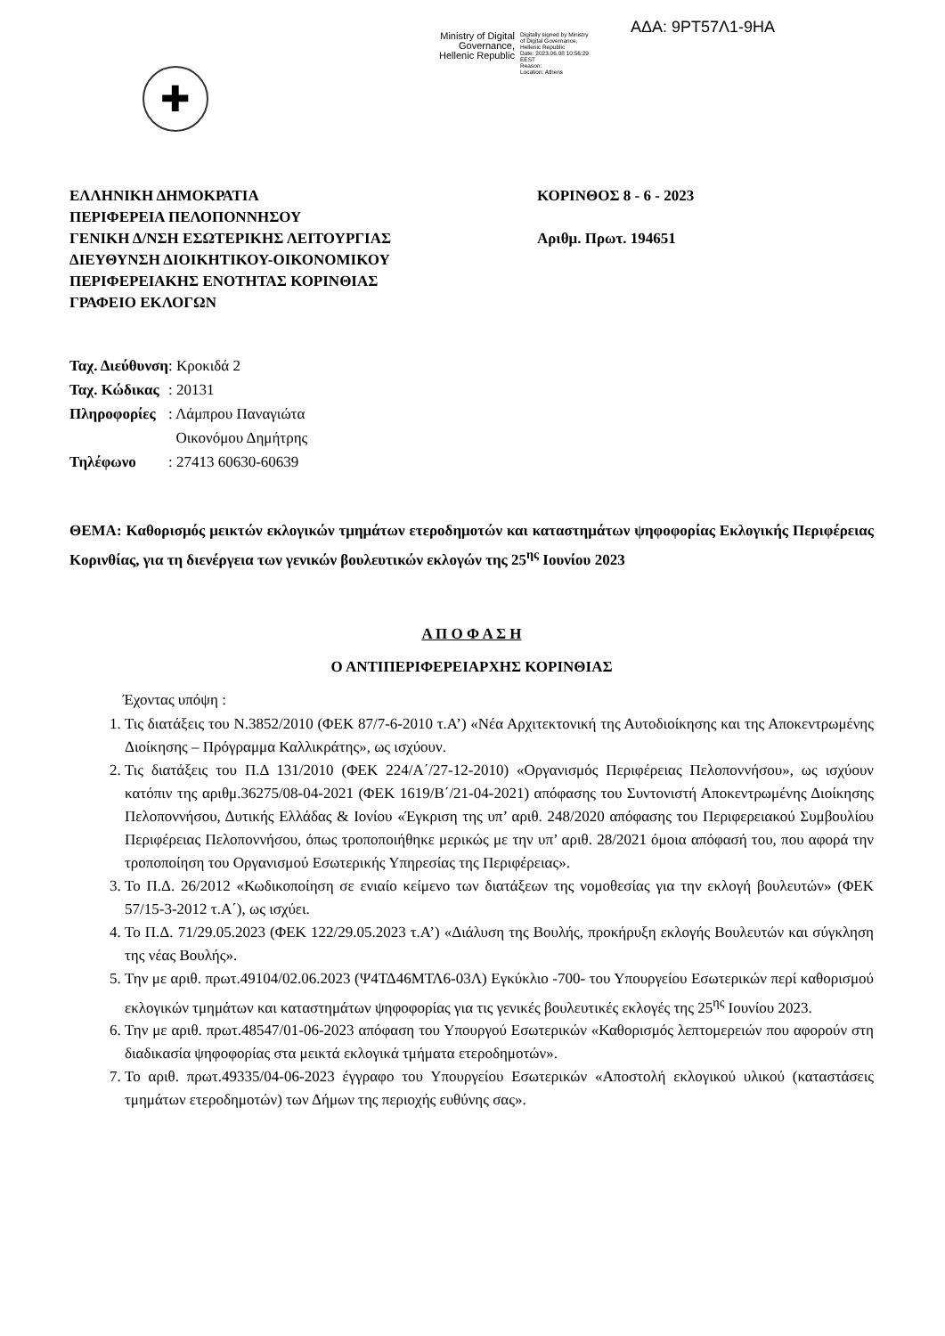ΑΔΑ: 9ΡΤ57Λ1-9ΗΑ
Ministry of Digital
Governance,
Hellenic Republic
Digitally signed by Ministry
of Digital Governance,
Hellenic Republic
Date: 2023.06.08 10:56:29
EEST
Reason:
Location: Athens
✚
ΕΛΛΗΝΙΚΗ ΔΗΜΟΚΡΑΤΙΑ
ΠΕΡΙΦΕΡΕΙΑ ΠΕΛΟΠΟΝΝΗΣΟΥ
ΓΕΝΙΚΗ Δ/ΝΣΗ ΕΣΩΤΕΡΙΚΗΣ ΛΕΙΤΟΥΡΓΙΑΣ
ΔΙΕΥΘΥΝΣΗ ΔΙΟΙΚΗΤΙΚΟΥ-ΟΙΚΟΝΟΜΙΚΟΥ
ΠΕΡΙΦΕΡΕΙΑΚΗΣ ΕΝΟΤΗΤΑΣ ΚΟΡΙΝΘΙΑΣ
ΓΡΑΦΕΙΟ ΕΚΛΟΓΩΝ
ΚΟΡΙΝΘΟΣ 8 - 6 - 2023
Αριθμ. Πρωτ. 194651
| Ταχ. Διεύθυνση | : Κροκιδά 2 |
| Ταχ. Κώδικας | : 20131 |
| Πληροφορίες | : Λάμπρου Παναγιώτα Οικονόμου Δημήτρης |
| Τηλέφωνο | : 27413 60630-60639 |
ΘΕΜΑ: Καθορισμός μεικτών εκλογικών τμημάτων ετεροδημοτών και καταστημάτων ψηφοφορίας Εκλογικής Περιφέρειας Κορινθίας, για τη διενέργεια των γενικών βουλευτικών εκλογών της 25<sup>ης</sup> Ιουνίου 2023
Α Π Ο Φ Α Σ Η
Ο ΑΝΤΙΠΕΡΙΦΕΡΕΙΑΡΧΗΣ ΚΟΡΙΝΘΙΑΣ
Έχοντας υπόψη :
1. Τις διατάξεις του Ν.3852/2010 (ΦΕΚ 87/7-6-2010 τ.Α’) «Νέα Αρχιτεκτονική της Αυτοδιοίκησης και της Αποκεντρωμένης Διοίκησης – Πρόγραμμα Καλλικράτης», ως ισχύουν.
2. Τις διατάξεις του Π.Δ 131/2010 (ΦΕΚ 224/Α΄/27-12-2010) «Οργανισμός Περιφέρειας Πελοποννήσου», ως ισχύουν κατόπιν της αριθμ.36275/08-04-2021 (ΦΕΚ 1619/Β΄/21-04-2021) απόφασης του Συντονιστή Αποκεντρωμένης Διοίκησης Πελοποννήσου, Δυτικής Ελλάδας & Ιονίου «Έγκριση της υπ’ αριθ. 248/2020 απόφασης του Περιφερειακού Συμβουλίου Περιφέρειας Πελοποννήσου, όπως τροποποιήθηκε μερικώς με την υπ’ αριθ. 28/2021 όμοια απόφασή του, που αφορά την τροποποίηση του Οργανισμού Εσωτερικής Υπηρεσίας της Περιφέρειας».
3. Το Π.Δ. 26/2012 «Κωδικοποίηση σε ενιαίο κείμενο των διατάξεων της νομοθεσίας για την εκλογή βουλευτών» (ΦΕΚ 57/15-3-2012 τ.Α΄), ως ισχύει.
4. Το Π.Δ. 71/29.05.2023 (ΦΕΚ 122/29.05.2023 τ.Α’) «Διάλυση της Βουλής, προκήρυξη εκλογής Βουλευτών και σύγκληση της νέας Βουλής».
5. Την με αριθ. πρωτ.49104/02.06.2023 (Ψ4ΤΔ46ΜΤΛ6-03Λ) Εγκύκλιο -700- του Υπουργείου Εσωτερικών περί καθορισμού εκλογικών τμημάτων και καταστημάτων ψηφοφορίας για τις γενικές βουλευτικές εκλογές της 25<sup>ης</sup> Ιουνίου 2023.
6. Την με αριθ. πρωτ.48547/01-06-2023 απόφαση του Υπουργού Εσωτερικών «Καθορισμός λεπτομερειών που αφορούν στη διαδικασία ψηφοφορίας στα μεικτά εκλογικά τμήματα ετεροδημοτών».
7. Το αριθ. πρωτ.49335/04-06-2023 έγγραφο του Υπουργείου Εσωτερικών «Αποστολή εκλογικού υλικού (καταστάσεις τμημάτων ετεροδημοτών) των Δήμων της περιοχής ευθύνης σας».